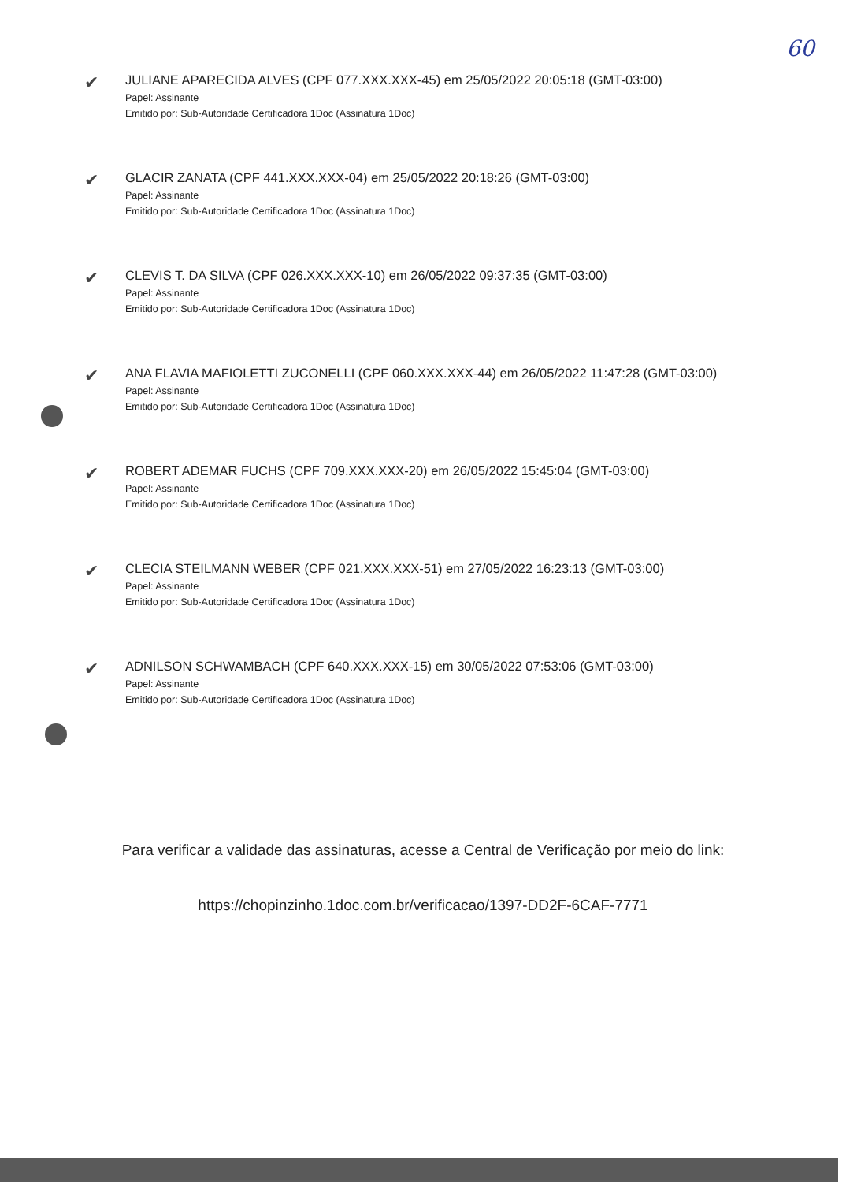60
✔
JULIANE APARECIDA ALVES (CPF 077.XXX.XXX-45) em 25/05/2022 20:05:18 (GMT-03:00)
Papel: Assinante
Emitido por: Sub-Autoridade Certificadora 1Doc (Assinatura 1Doc)
✔
GLACIR ZANATA (CPF 441.XXX.XXX-04) em 25/05/2022 20:18:26 (GMT-03:00)
Papel: Assinante
Emitido por: Sub-Autoridade Certificadora 1Doc (Assinatura 1Doc)
✔
CLEVIS T. DA SILVA (CPF 026.XXX.XXX-10) em 26/05/2022 09:37:35 (GMT-03:00)
Papel: Assinante
Emitido por: Sub-Autoridade Certificadora 1Doc (Assinatura 1Doc)
✔
ANA FLAVIA MAFIOLETTI ZUCONELLI (CPF 060.XXX.XXX-44) em 26/05/2022 11:47:28 (GMT-03:00)
Papel: Assinante
Emitido por: Sub-Autoridade Certificadora 1Doc (Assinatura 1Doc)
✔
ROBERT ADEMAR FUCHS (CPF 709.XXX.XXX-20) em 26/05/2022 15:45:04 (GMT-03:00)
Papel: Assinante
Emitido por: Sub-Autoridade Certificadora 1Doc (Assinatura 1Doc)
✔
CLECIA STEILMANN WEBER (CPF 021.XXX.XXX-51) em 27/05/2022 16:23:13 (GMT-03:00)
Papel: Assinante
Emitido por: Sub-Autoridade Certificadora 1Doc (Assinatura 1Doc)
✔
ADNILSON SCHWAMBACH (CPF 640.XXX.XXX-15) em 30/05/2022 07:53:06 (GMT-03:00)
Papel: Assinante
Emitido por: Sub-Autoridade Certificadora 1Doc (Assinatura 1Doc)
Para verificar a validade das assinaturas, acesse a Central de Verificação por meio do link:
https://chopinzinho.1doc.com.br/verificacao/1397-DD2F-6CAF-7771